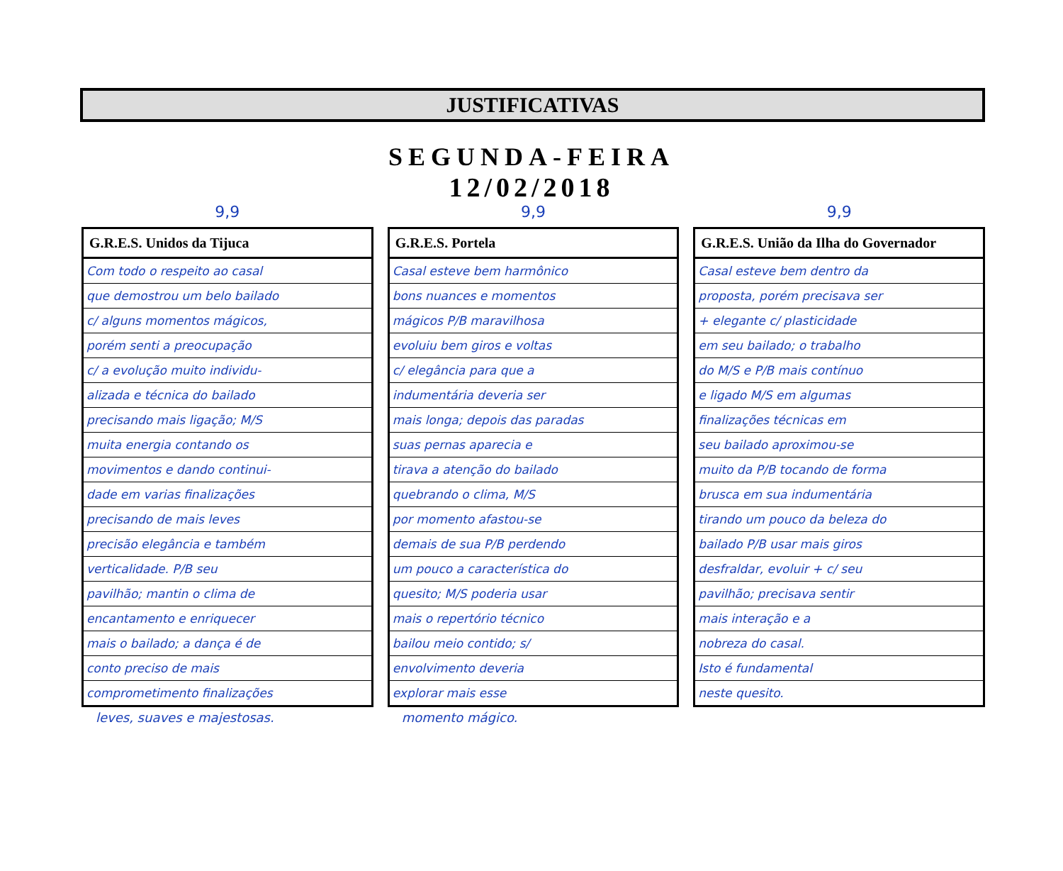JUSTIFICATIVAS
SEGUNDA-FEIRA
12/02/2018
9,9
| G.R.E.S. Unidos da Tijuca |
| --- |
| Com todo o respeito ao casal |
| que demostrou um belo bailado |
| c/ alguns momentos mágicos, |
| porém senti a preocupação |
| c/ a evolução muito individu- |
| alizada e técnica do bailado |
| precisando mais ligação; M/S |
| muita energia contando os |
| movimentos e dando continui- |
| dade em varias finalizações |
| precisando de mais leves |
| precisão elegância e também |
| verticalidade. P/B seu |
| pavilhão; mantin o clima de |
| encantamento e enriquecer |
| mais o bailado; a dança é de |
| conto preciso de mais |
| comprometimento finalizações |
leves, suaves e majestosas.
9,9
| G.R.E.S. Portela |
| --- |
| Casal esteve bem harmônico |
| bons nuances e momentos |
| mágicos P/B maravilhosa |
| evoluiu bem giros e voltas |
| c/ elegância para que a |
| indumentária deveria ser |
| mais longa; depois das paradas |
| suas pernas aparecia e |
| tirava a atenção do bailado |
| quebrando o clima, M/S |
| por momento afastou-se |
| demais de sua P/B perdendo |
| um pouco a característica do |
| quesito; M/S poderia usar |
| mais o repertório técnico |
| bailou meio contido; s/ |
| envolvimento deveria |
| explorar mais esse |
momento mágico.
9,9
| G.R.E.S. União da Ilha do Governador |
| --- |
| Casal esteve bem dentro da |
| proposta, porém precisava ser |
| + elegante c/ plasticidade |
| em seu bailado; o trabalho |
| do M/S e P/B mais contínuo |
| e ligado M/S em algumas |
| finalizações técnicas em |
| seu bailado aproximou-se |
| muito da P/B tocando de forma |
| brusca em sua indumentária |
| tirando um pouco da beleza do |
| bailado P/B usar mais giros |
| desfraldar, evoluir + c/ seu |
| pavilhão; precisava sentir |
| mais interação e a |
| nobreza do casal. |
| Isto é fundamental |
| neste quesito. |